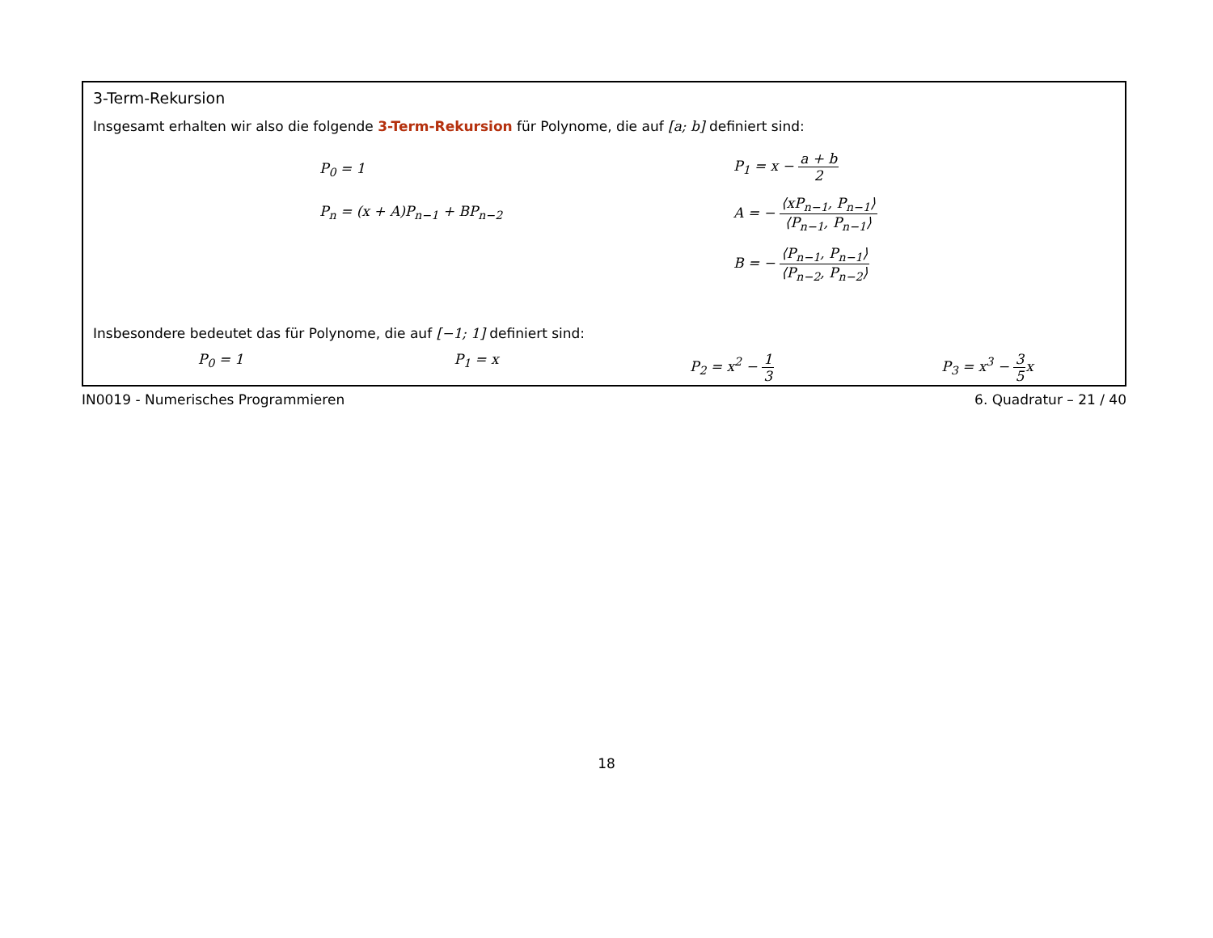3-Term-Rekursion
Insgesamt erhalten wir also die folgende 3-Term-Rekursion für Polynome, die auf [a; b] definiert sind:
P<sub>0</sub> = 1
P<sub>n</sub> = (x + A)P<sub>n−1</sub> + BP<sub>n−2</sub>
P<sub>1</sub> = x − a + b 2
A = − ⟨xP<sub>n−1</sub>, P<sub>n−1</sub>⟩ ⟨P<sub>n−1</sub>, P<sub>n−1</sub>⟩
B = − ⟨P<sub>n−1</sub>, P<sub>n−1</sub>⟩ ⟨P<sub>n−2</sub>, P<sub>n−2</sub>⟩
Insbesondere bedeutet das für Polynome, die auf [−1; 1] definiert sind:
P<sub>0</sub> = 1 P<sub>1</sub> = x P<sub>2</sub> = x<sup>2</sup> − 1 3 P<sub>3</sub> = x<sup>3</sup> − 3 5x
IN0019 - Numerisches Programmieren 6. Quadratur – 21 / 40
18